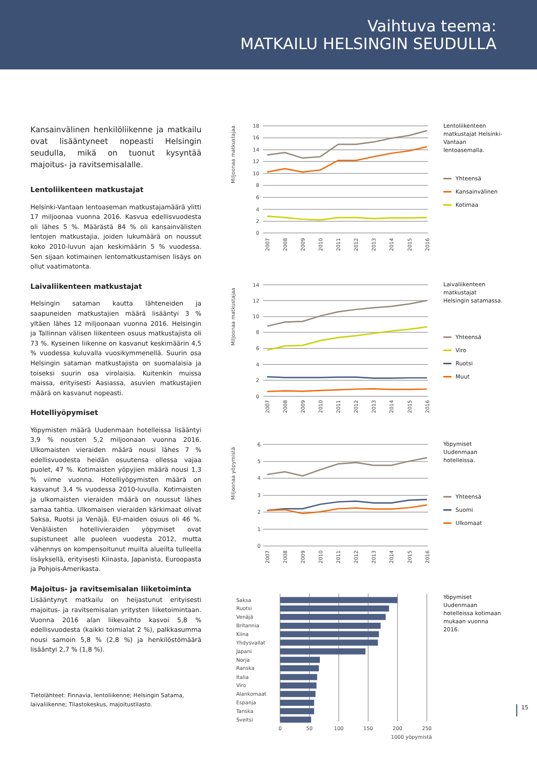Vaihtuva teema:
MATKAILU HELSINGIN SEUDULLA
Kansainvälinen henkilöliikenne ja matkailu ovat lisääntyneet nopeasti Helsingin seudulla, mikä on tuonut kysyntää majoitus- ja ravitsemisalalle.
Lentoliikenteen matkustajat
Helsinki-Vantaan lentoaseman matkustajamäärä ylitti 17 miljoonaa vuonna 2016. Kasvua edellisvuodesta oli lähes 5 %. Määrästä 84 % oli kansainvälisten lentojen matkustajia, joiden lukumäärä on noussut koko 2010-luvun ajan keskimäärin 5 % vuodessa. Sen sijaan kotimainen lentomatkustamisen lisäys on ollut vaatimatonta.
Laivaliikenteen matkustajat
Helsingin sataman kautta lähteneiden ja saapuneiden matkustajien määrä lisääntyi 3 % yltäen lähes 12 miljoonaan vuonna 2016. Helsingin ja Tallinnan välisen liikenteen osuus matkustajista oli 73 %. Kyseinen liikenne on kasvanut keskimäärin 4,5 % vuodessa kuluvalla vuosikymmenellä. Suurin osa Helsingin sataman matkustajista on suomalaisia ja toiseksi suurin osa virolaisia. Kuitenkin muissa maissa, erityisesti Aasiassa, asuvien matkustajien määrä on kasvanut nopeasti.
Hotelliyöpymiset
Yöpymisten määrä Uudenmaan hotelleissa lisääntyi 3,9 % nousten 5,2 miljoonaan vuonna 2016. Ulkomaisten vieraiden määrä nousi lähes 7 % edellisvuodesta heidän osuutensa ollessa vajaa puolet, 47 %. Kotimaisten yöpyjien määrä nousi 1,3 % viime vuonna. Hotelliyöpymisten määrä on kasvanut 3,4 % vuodessa 2010-luvulla. Kotimaisten ja ulkomaisten vieraiden määrä on noussut lähes samaa tahtia. Ulkomaisen vieraiden kärkimaat olivat Saksa, Ruotsi ja Venäjä. EU-maiden osuus oli 46 %. Venäläisten hotellivieraiden yöpymiset ovat supistuneet alle puoleen vuodesta 2012, mutta vähennys on kompensoitunut muilta alueilta tulleella lisäyksellä, erityisesti Kiinasta, Japanista, Euroopasta ja Pohjois-Amerikasta.
Majoitus- ja ravitsemisalan liiketoiminta
Lisääntynyt matkailu on heijastunut erityisesti majoitus- ja ravitsemisalan yritysten liiketoimintaan. Vuonna 2016 alan liikevaihto kasvoi 5,8 % edellisvuodesta (kaikki toimialat 2 %), palkkasumma nousi samoin 5,8 % (2,8 %) ja henkilöstömäärä lisääntyi 2,7 % (1,8 %).
Tietolähteet: Finnavia, lentoliikenne; Helsingin Satama, laivaliikenne; Tilastokeskus, majoitustilasto.
18
16
14
12
10
8
6
4
2
0
Miljoonaa matkustajaa
2007
2008
2009
2010
2011
2012
2013
2014
2015
2016
Lentoliikenteen matkustajat Helsinki-Vantaan lentoasemalla.
Yhteensä
Kansainvälinen
Kotimaa
14
12
10
8
6
4
2
0
Miljoonaa matkustajaa
2007
2008
2009
2010
2011
2012
2013
2014
2015
2016
Laivaliikenteen matkustajat Helsingin satamassa.
Yhteensä
Viro
Ruotsi
Muut
6
5
4
3
2
1
0
Miljoonaa yöpymistä
2007
2008
2009
2010
2011
2012
2013
2014
2015
2016
Yöpymiset Uudenmaan hotelleissa.
Yhteensä
Suomi
Ulkomaat
Saksa
Ruotsi
Venäjä
Britannia
Kiina
Yhdysvallat
Japani
Norja
Ranska
Italia
Viro
Alankomaat
Espanja
Tanska
Sveitsi
0
50
100
150
200
250
1000 yöpymistä
Yöpymiset Uudenmaan hotelleissa kotimaan mukaan vuonna 2016.
15